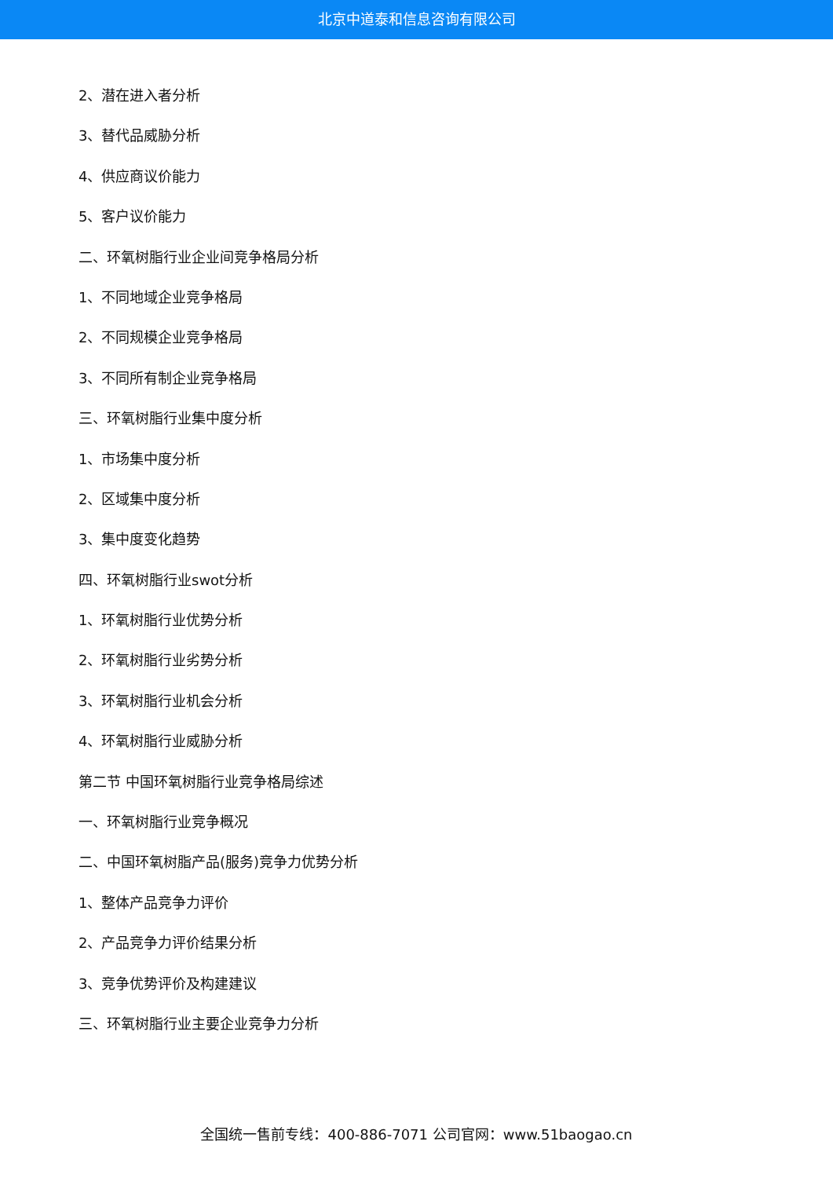北京中道泰和信息咨询有限公司
2、潜在进入者分析
3、替代品威胁分析
4、供应商议价能力
5、客户议价能力
二、环氧树脂行业企业间竞争格局分析
1、不同地域企业竞争格局
2、不同规模企业竞争格局
3、不同所有制企业竞争格局
三、环氧树脂行业集中度分析
1、市场集中度分析
2、区域集中度分析
3、集中度变化趋势
四、环氧树脂行业swot分析
1、环氧树脂行业优势分析
2、环氧树脂行业劣势分析
3、环氧树脂行业机会分析
4、环氧树脂行业威胁分析
第二节 中国环氧树脂行业竞争格局综述
一、环氧树脂行业竞争概况
二、中国环氧树脂产品(服务)竞争力优势分析
1、整体产品竞争力评价
2、产品竞争力评价结果分析
3、竞争优势评价及构建建议
三、环氧树脂行业主要企业竞争力分析
全国统一售前专线：400-886-7071 公司官网：www.51baogao.cn